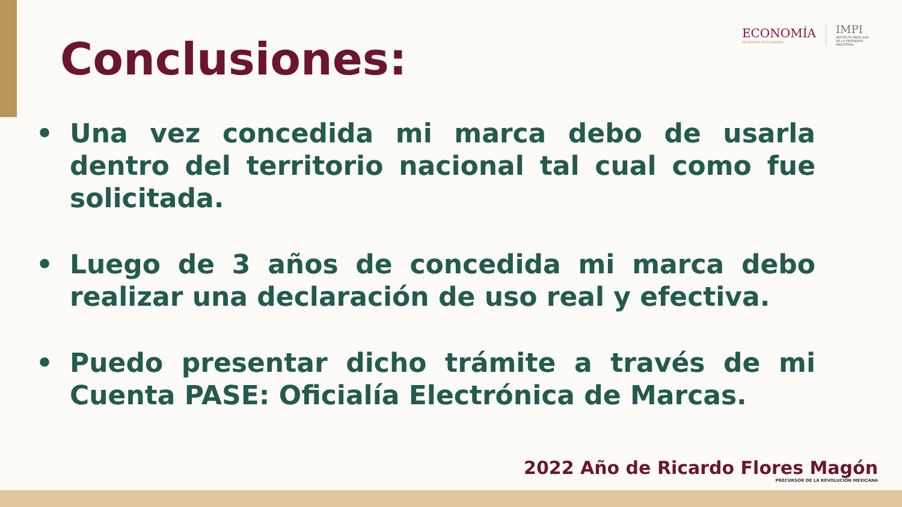ECONOMÍA
SECRETARÍA DE ECONOMÍA
IMPI
INSTITUTO MEXICANO DE LA PROPIEDAD INDUSTRIAL
Conclusiones:
• Una vez concedida mi marca debo de usarla dentro del territorio nacional tal cual como fue solicitada.
• Luego de 3 años de concedida mi marca debo realizar una declaración de uso real y efectiva.
• Puedo presentar dicho trámite a través de mi Cuenta PASE: Oficialía Electrónica de Marcas.
2022 Año de Ricardo Flores Magón
PRECURSOR DE LA REVOLUCIÓN MEXICANA